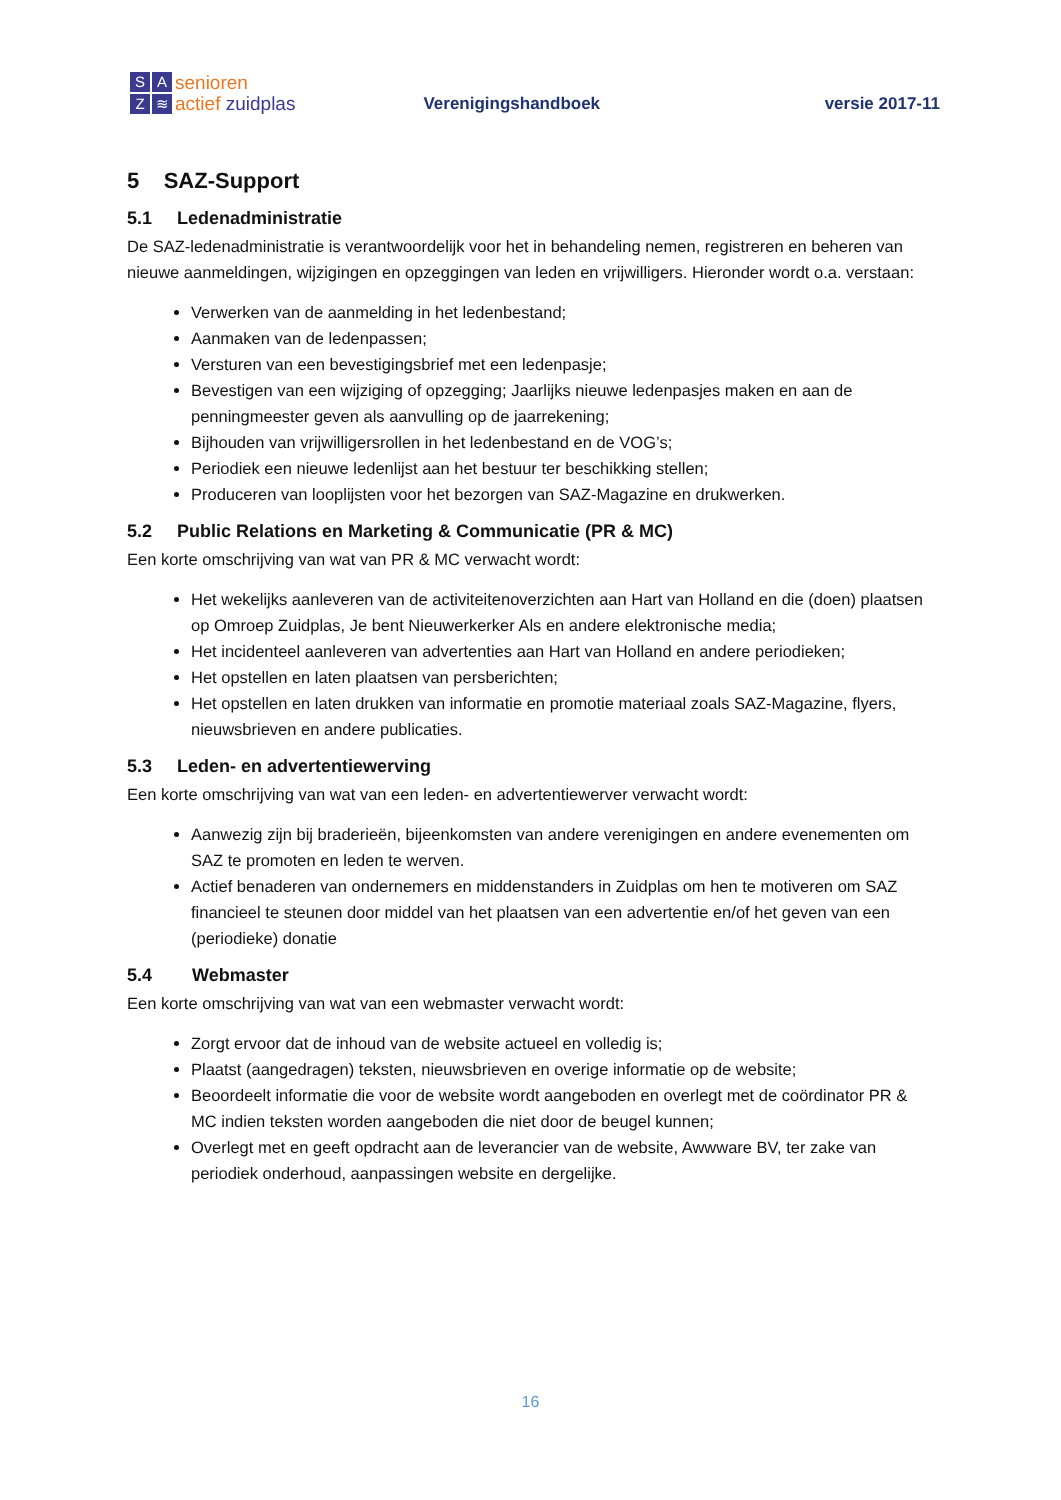SAZ ≋
senioren
actief zuidplas
Verenigingshandboek
versie 2017-11
5 SAZ-Support
5.1 Ledenadministratie
De SAZ-ledenadministratie is verantwoordelijk voor het in behandeling nemen, registreren en beheren van nieuwe aanmeldingen, wijzigingen en opzeggingen van leden en vrijwilligers. Hieronder wordt o.a. verstaan:
Verwerken van de aanmelding in het ledenbestand;
Aanmaken van de ledenpassen;
Versturen van een bevestigingsbrief met een ledenpasje;
Bevestigen van een wijziging of opzegging; Jaarlijks nieuwe ledenpasjes maken en aan de penningmeester geven als aanvulling op de jaarrekening;
Bijhouden van vrijwilligersrollen in het ledenbestand en de VOG’s;
Periodiek een nieuwe ledenlijst aan het bestuur ter beschikking stellen;
Produceren van looplijsten voor het bezorgen van SAZ-Magazine en drukwerken.
5.2 Public Relations en Marketing & Communicatie (PR & MC)
Een korte omschrijving van wat van PR & MC verwacht wordt:
Het wekelijks aanleveren van de activiteitenoverzichten aan Hart van Holland en die (doen) plaatsen op Omroep Zuidplas, Je bent Nieuwerkerker Als en andere elektronische media;
Het incidenteel aanleveren van advertenties aan Hart van Holland en andere periodieken;
Het opstellen en laten plaatsen van persberichten;
Het opstellen en laten drukken van informatie en promotie materiaal zoals SAZ-Magazine, flyers, nieuwsbrieven en andere publicaties.
5.3 Leden- en advertentiewerving
Een korte omschrijving van wat van een leden- en advertentiewerver verwacht wordt:
Aanwezig zijn bij braderieën, bijeenkomsten van andere verenigingen en andere evenementen om SAZ te promoten en leden te werven.
Actief benaderen van ondernemers en middenstanders in Zuidplas om hen te motiveren om SAZ financieel te steunen door middel van het plaatsen van een advertentie en/of het geven van een (periodieke) donatie
5.4 Webmaster
Een korte omschrijving van wat van een webmaster verwacht wordt:
Zorgt ervoor dat de inhoud van de website actueel en volledig is;
Plaatst (aangedragen) teksten, nieuwsbrieven en overige informatie op de website;
Beoordeelt informatie die voor de website wordt aangeboden en overlegt met de coördinator PR & MC indien teksten worden aangeboden die niet door de beugel kunnen;
Overlegt met en geeft opdracht aan de leverancier van de website, Awwware BV, ter zake van periodiek onderhoud, aanpassingen website en dergelijke.
16